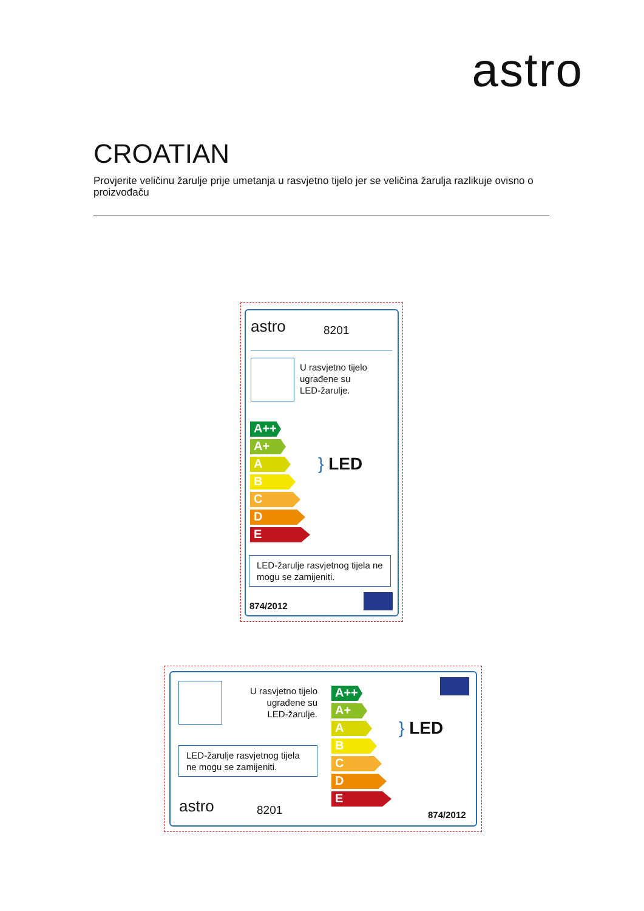astro
CROATIAN
Provjerite veličinu žarulje prije umetanja u rasvjetno tijelo jer se veličina žarulja razlikuje ovisno o proizvođaču
astro 8201
U rasvjetno tijelo
ugrađene su
LED-žarulje.
A++
A+
A
B
C
D
E
} LED
LED-žarulje rasvjetnog tijela ne mogu se zamijeniti.
874/2012
U rasvjetno tijelo
ugrađene su
LED-žarulje.
LED-žarulje rasvjetnog tijela ne mogu se zamijeniti.
astro 8201
A++
A+
A
B
C
D
E
} LED
874/2012